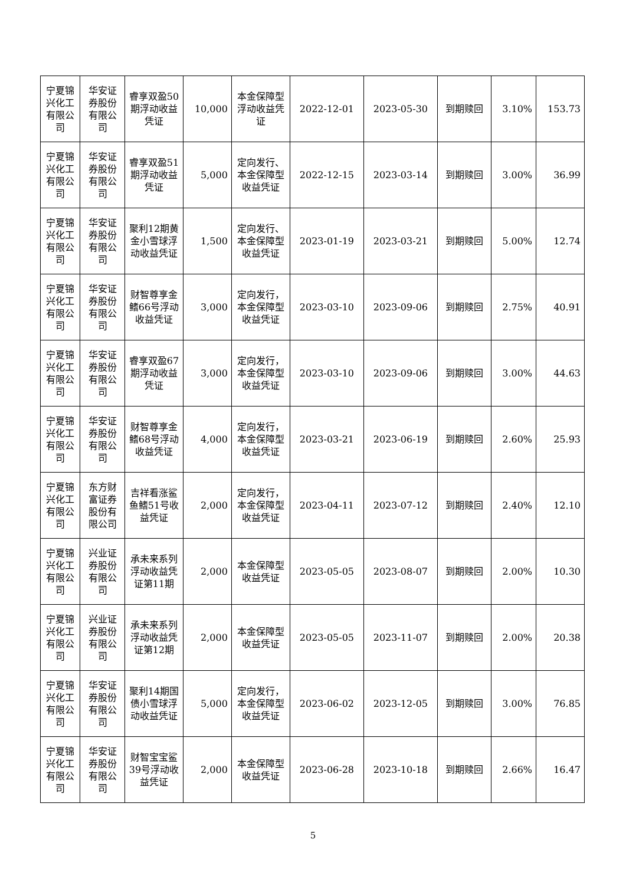| 宁夏锦兴化工有限公司 | 华安证券股份有限公司 | 睿享双盈50期浮动收益凭证 | 10,000 | 本金保障型浮动收益凭证 | 2022-12-01 | 2023-05-30 | 到期赎回 | 3.10% | 153.73 |
| 宁夏锦兴化工有限公司 | 华安证券股份有限公司 | 睿享双盈51期浮动收益凭证 | 5,000 | 定向发行、本金保障型收益凭证 | 2022-12-15 | 2023-03-14 | 到期赎回 | 3.00% | 36.99 |
| 宁夏锦兴化工有限公司 | 华安证券股份有限公司 | 聚利12期黄金小雪球浮动收益凭证 | 1,500 | 定向发行、本金保障型收益凭证 | 2023-01-19 | 2023-03-21 | 到期赎回 | 5.00% | 12.74 |
| 宁夏锦兴化工有限公司 | 华安证券股份有限公司 | 财智尊享金鳍66号浮动收益凭证 | 3,000 | 定向发行，本金保障型收益凭证 | 2023-03-10 | 2023-09-06 | 到期赎回 | 2.75% | 40.91 |
| 宁夏锦兴化工有限公司 | 华安证券股份有限公司 | 睿享双盈67期浮动收益凭证 | 3,000 | 定向发行，本金保障型收益凭证 | 2023-03-10 | 2023-09-06 | 到期赎回 | 3.00% | 44.63 |
| 宁夏锦兴化工有限公司 | 华安证券股份有限公司 | 财智尊享金鳍68号浮动收益凭证 | 4,000 | 定向发行，本金保障型收益凭证 | 2023-03-21 | 2023-06-19 | 到期赎回 | 2.60% | 25.93 |
| 宁夏锦兴化工有限公司 | 东方财富证券股份有限公司 | 吉祥看涨鲨鱼鳍51号收益凭证 | 2,000 | 定向发行，本金保障型收益凭证 | 2023-04-11 | 2023-07-12 | 到期赎回 | 2.40% | 12.10 |
| 宁夏锦兴化工有限公司 | 兴业证券股份有限公司 | 承未来系列浮动收益凭证第11期 | 2,000 | 本金保障型收益凭证 | 2023-05-05 | 2023-08-07 | 到期赎回 | 2.00% | 10.30 |
| 宁夏锦兴化工有限公司 | 兴业证券股份有限公司 | 承未来系列浮动收益凭证第12期 | 2,000 | 本金保障型收益凭证 | 2023-05-05 | 2023-11-07 | 到期赎回 | 2.00% | 20.38 |
| 宁夏锦兴化工有限公司 | 华安证券股份有限公司 | 聚利14期国债小雪球浮动收益凭证 | 5,000 | 定向发行，本金保障型收益凭证 | 2023-06-02 | 2023-12-05 | 到期赎回 | 3.00% | 76.85 |
| 宁夏锦兴化工有限公司 | 华安证券股份有限公司 | 财智宝宝鲨39号浮动收益凭证 | 2,000 | 本金保障型收益凭证 | 2023-06-28 | 2023-10-18 | 到期赎回 | 2.66% | 16.47 |
5